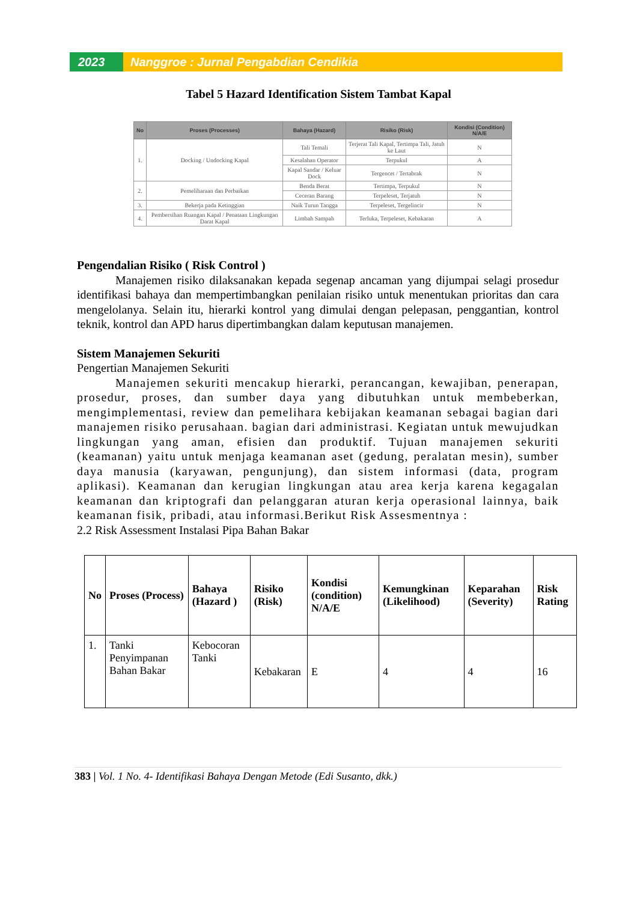2023 Nanggroe : Jurnal Pengabdian Cendikia
Tabel 5 Hazard Identification Sistem Tambat Kapal
| No | Proses (Processes) | Bahaya (Hazard) | Risiko (Risk) | Kondisi (Condition) N/A/E |
| --- | --- | --- | --- | --- |
| 1. | Docking / Undocking Kapal | Tali Temali | Terjerat Tali Kapal, Tertimpa Tali, Jatuh ke Laut | N |
| | | Kesalahan Operator | Terpukul | A |
| | | Kapal Sandar / Keluar Dock | Tergencet / Tertabrak | N |
| 2. | Pemeliharaan dan Perbaikan | Benda Berat | Tertimpa, Terpukul | N |
| | | Ceceran Barang | Terpeleset, Terjatuh | N |
| 3. | Bekerja pada Ketinggian | Naik Turun Tangga | Terpeleset, Tergelincir | N |
| 4. | Pembersihan Ruangan Kapal / Penataan Lingkungan Darat Kapal | Limbah Sampah | Terluka, Terpeleset, Kebakaran | A |
Pengendalian Risiko ( Risk Control )
Manajemen risiko dilaksanakan kepada segenap ancaman yang dijumpai selagi prosedur identifikasi bahaya dan mempertimbangkan penilaian risiko untuk menentukan prioritas dan cara mengelolanya. Selain itu, hierarki kontrol yang dimulai dengan pelepasan, penggantian, kontrol teknik, kontrol dan APD harus dipertimbangkan dalam keputusan manajemen.
Sistem Manajemen Sekuriti
Pengertian Manajemen Sekuriti
Manajemen sekuriti mencakup hierarki, perancangan, kewajiban, penerapan, prosedur, proses, dan sumber daya yang dibutuhkan untuk membeberkan, mengimplementasi, review dan pemelihara kebijakan keamanan sebagai bagian dari manajemen risiko perusahaan. bagian dari administrasi. Kegiatan untuk mewujudkan lingkungan yang aman, efisien dan produktif. Tujuan manajemen sekuriti (keamanan) yaitu untuk menjaga keamanan aset (gedung, peralatan mesin), sumber daya manusia (karyawan, pengunjung), dan sistem informasi (data, program aplikasi). Keamanan dan kerugian lingkungan atau area kerja karena kegagalan keamanan dan kriptografi dan pelanggaran aturan kerja operasional lainnya, baik keamanan fisik, pribadi, atau informasi.Berikut Risk Assesmentnya :
2.2 Risk Assessment Instalasi Pipa Bahan Bakar
| No | Proses (Process) | Bahaya (Hazard ) | Risiko (Risk) | Kondisi (condition) N/A/E | Kemungkinan (Likelihood) | Keparahan (Severity) | Risk Rating |
| --- | --- | --- | --- | --- | --- | --- | --- |
| 1. | Tanki Penyimpanan Bahan Bakar | Kebocoran Tanki | Kebakaran | E | 4 | 4 | 16 |
383 | Vol. 1 No. 4- Identifikasi Bahaya Dengan Metode (Edi Susanto, dkk.)